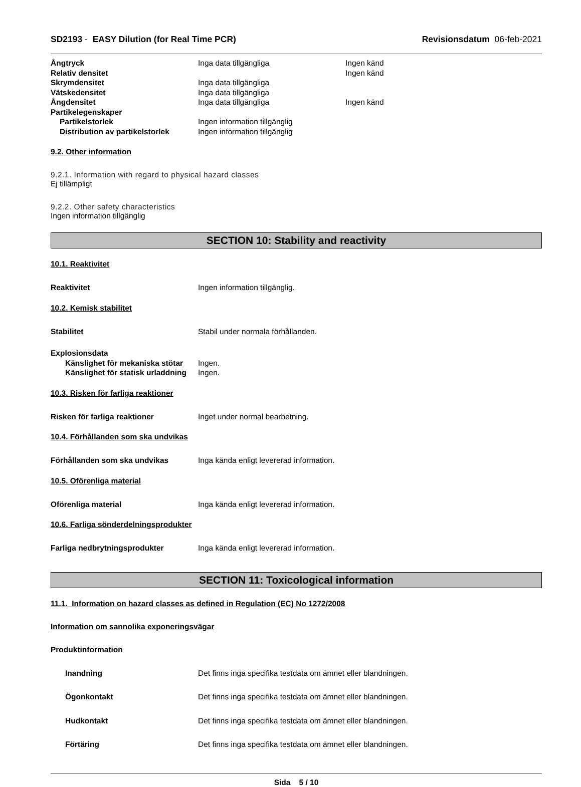SD2193 - EASY Dilution (for Real Time PCR) Revisionsdatum 06-feb-2021
Ångtryck Inga data tillgängliga Ingen känd
Relativ densitet Ingen känd
Skrymdensitet Inga data tillgängliga
Vätskedensitet Inga data tillgängliga
Ångdensitet Inga data tillgängliga Ingen känd
Partikelegenskaper
Partikelstorlek Ingen information tillgänglig
Distribution av partikelstorlek Ingen information tillgänglig
9.2. Other information
9.2.1. Information with regard to physical hazard classes
Ej tillämpligt
9.2.2. Other safety characteristics
Ingen information tillgänglig
SECTION 10: Stability and reactivity
10.1. Reaktivitet
Reaktivitet Ingen information tillgänglig.
10.2. Kemisk stabilitet
Stabilitet Stabil under normala förhållanden.
Explosionsdata
Känslighet för mekaniska stötar Ingen.
Känslighet för statisk urladdning Ingen.
10.3. Risken för farliga reaktioner
Risken för farliga reaktioner Inget under normal bearbetning.
10.4. Förhållanden som ska undvikas
Förhållanden som ska undvikas Inga kända enligt levererad information.
10.5. Oförenliga material
Oförenliga material Inga kända enligt levererad information.
10.6. Farliga sönderdelningsprodukter
Farliga nedbrytningsprodukter Inga kända enligt levererad information.
SECTION 11: Toxicological information
11.1. Information on hazard classes as defined in Regulation (EC) No 1272/2008
Information om sannolika exponeringsvägar
Produktinformation
Inandning Det finns inga specifika testdata om ämnet eller blandningen.
Ögonkontakt Det finns inga specifika testdata om ämnet eller blandningen.
Hudkontakt Det finns inga specifika testdata om ämnet eller blandningen.
Förtäring Det finns inga specifika testdata om ämnet eller blandningen.
Sida 5 / 10